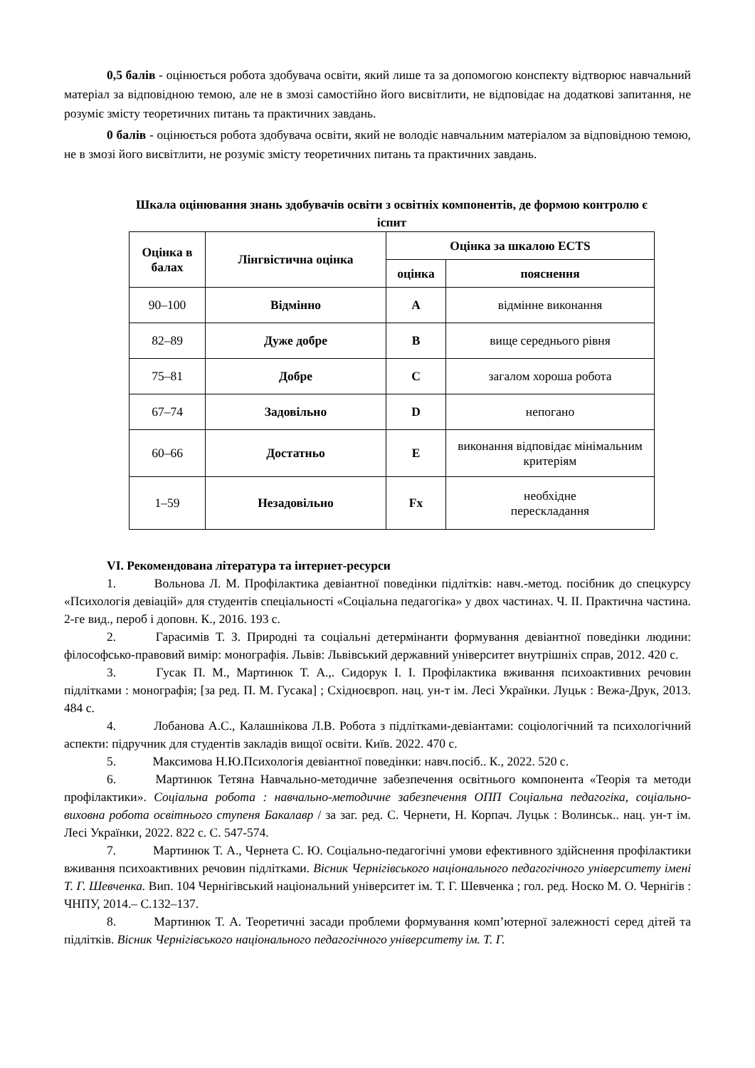0,5 балів - оцінюється робота здобувача освіти, який лише та за допомогою конспекту відтворює навчальний матеріал за відповідною темою, але не в змозі самостійно його висвітлити, не відповідає на додаткові запитання, не розуміє змісту теоретичних питань та практичних завдань.
0 балів - оцінюється робота здобувача освіти, який не володіє навчальним матеріалом за відповідною темою, не в змозі його висвітлити, не розуміє змісту теоретичних питань та практичних завдань.
Шкала оцінювання знань здобувачів освіти з освітніх компонентів, де формою контролю є іспит
| Оцінка в балах | Лінгвістична оцінка | Оцінка за шкалою ECTS | |
| --- | --- | --- | --- |
| | | оцінка | пояснення |
| 90–100 | Відмінно | A | відмінне виконання |
| 82–89 | Дуже добре | B | вище середнього рівня |
| 75–81 | Добре | C | загалом хороша робота |
| 67–74 | Задовільно | D | непогано |
| 60–66 | Достатньо | E | виконання відповідає мінімальним критеріям |
| 1–59 | Незадовільно | Fx | необхідне перескладання |
VI. Рекомендована література та інтернет-ресурси
1. Вольнова Л. М. Профілактика девіантної поведінки підлітків: навч.-метод. посібник до спецкурсу «Психологія девіацій» для студентів спеціальності «Соціальна педагогіка» у двох частинах. Ч. ІІ. Практична частина. 2-ге вид., пероб і доповн. К., 2016. 193 с.
2. Гарасимів Т. З. Природні та соціальні детермінанти формування девіантної поведінки людини: філософсько-правовий вимір: монографія. Львів: Львівський державний університет внутрішніх справ, 2012. 420 с.
3. Гусак П. М., Мартинюк Т. А.,. Сидорук І. І. Профілактика вживання психоактивних речовин підлітками : монографія; [за ред. П. М. Гусака] ; Східноєвроп. нац. ун-т ім. Лесі Українки. Луцьк : Вежа-Друк, 2013. 484 с.
4. Лобанова А.С., Калашнікова Л.В. Робота з підлітками-девіантами: соціологічний та психологічний аспекти: підручник для студентів закладів вищої освіти. Київ. 2022. 470 с.
5. Максимова Н.Ю.Психологія девіантної поведінки: навч.посіб.. К., 2022. 520 с.
6. Мартинюк Тетяна Навчально-методичне забезпечення освітнього компонента «Теорія та методи профілактики». Соціальна робота : навчально-методичне забезпечення ОПП Соціальна педагогіка, соціально-виховна робота освітнього ступеня Бакалавр / за заг. ред. С. Чернети, Н. Корпач. Луцьк : Волинськ.. нац. ун-т ім. Лесі Українки, 2022. 822 с. С. 547-574.
7. Мартинюк Т. А., Чернета С. Ю. Соціально-педагогічні умови ефективного здійснення профілактики вживання психоактивних речовин підлітками. Вісник Чернігівського національного педагогічного університету імені Т. Г. Шевченка. Вип. 104 Чернігівський національний університет ім. Т. Г. Шевченка ; гол. ред. Носко М. О. Чернігів : ЧНПУ, 2014.– С.132–137.
8. Мартинюк Т. А. Теоретичні засади проблеми формування комп’ютерної залежності серед дітей та підлітків. Вісник Чернігівського національного педагогічного університету ім. Т. Г.